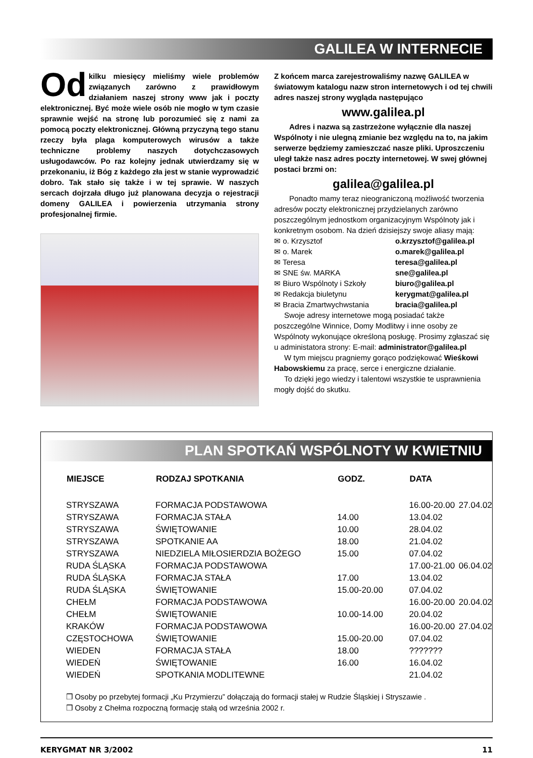GALILEA W INTERNECIE
Od kilku miesięcy mieliśmy wiele problemów związanych zarówno z prawidłowym działaniem naszej strony www jak i poczty elektronicznej. Być może wiele osób nie mogło w tym czasie sprawnie wejść na stronę lub porozumieć się z nami za pomocą poczty elektronicznej. Główną przyczyną tego stanu rzeczy była plaga komputerowych wirusów a także techniczne problemy naszych dotychczasowych usługodawców. Po raz kolejny jednak utwierdzamy się w przekonaniu, iż Bóg z każdego zła jest w stanie wyprowadzić dobro. Tak stało się także i w tej sprawie. W naszych sercach dojrzała długo już planowana decyzja o rejestracji domeny GALILEA i powierzenia utrzymania strony profesjonalnej firmie.
Z końcem marca zarejestrowaliśmy nazwę GALILEA w światowym katalogu nazw stron internetowych i od tej chwili adres naszej strony wygląda następująco
www.galilea.pl
Adres i nazwa są zastrzeżone wyłącznie dla naszej Wspólnoty i nie ulegną zmianie bez względu na to, na jakim serwerze będziemy zamieszczać nasze pliki. Uproszczeniu uległ także nasz adres poczty internetowej. W swej głównej postaci brzmi on:
galilea@galilea.pl
Ponadto mamy teraz nieograniczoną możliwość tworzenia adresów poczty elektronicznej przydzielanych zarówno poszczególnym jednostkom organizacyjnym Wspólnoty jak i konkretnym osobom. Na dzień dzisiejszy swoje aliasy mają:
✉ o. Krzysztof o.krzysztof@galilea.pl
✉ o. Marek o.marek@galilea.pl
✉ Teresa teresa@galilea.pl
✉ SNE św. MARKA sne@galilea.pl
✉ Biuro Wspólnoty i Szkoły biuro@galilea.pl
✉ Redakcja biuletynu kerygmat@galilea.pl
✉ Bracia Zmartwychwstania bracia@galilea.pl
Swoje adresy internetowe mogą posiadać także poszczególne Winnice, Domy Modlitwy i inne osoby ze Wspólnoty wykonujące określoną posługę. Prosimy zgłaszać się u administatora strony: E-mail: administrator@galilea.pl
W tym miejscu pragniemy gorąco podziękować Wieśkowi Habowskiemu za pracę, serce i energiczne działanie.
To dzięki jego wiedzy i talentowi wszystkie te usprawnienia mogły dojść do skutku.
PLAN SPOTKAŃ WSPÓLNOTY W KWIETNIU
| MIEJSCE | RODZAJ SPOTKANIA | GODZ. | DATA | |
| --- | --- | --- | --- | --- |
| STRYSZAWA | FORMACJA PODSTAWOWA | | 16.00-20.00 | 27.04.02 |
| STRYSZAWA | FORMACJA STAŁA | 14.00 | 13.04.02 | |
| STRYSZAWA | ŚWIĘTOWANIE | 10.00 | 28.04.02 | |
| STRYSZAWA | SPOTKANIE AA | 18.00 | 21.04.02 | |
| STRYSZAWA | NIEDZIELA MIŁOSIERDZIA BOŻEGO | 15.00 | 07.04.02 | |
| RUDA ŚLĄSKA | FORMACJA PODSTAWOWA | | 17.00-21.00 | 06.04.02 |
| RUDA ŚLĄSKA | FORMACJA STAŁA | 17.00 | 13.04.02 | |
| RUDA ŚLĄSKA | ŚWIĘTOWANIE | 15.00-20.00 | 07.04.02 | |
| CHEŁM | FORMACJA PODSTAWOWA | | 16.00-20.00 | 20.04.02 |
| CHEŁM | ŚWIĘTOWANIE | 10.00-14.00 | 20.04.02 | |
| KRAKÓW | FORMACJA PODSTAWOWA | | 16.00-20.00 | 27.04.02 |
| CZĘSTOCHOWA | ŚWIĘTOWANIE | 15.00-20.00 | 07.04.02 | |
| WIEDEN | FORMACJA STAŁA | 18.00 | ??????? | |
| WIEDEŃ | ŚWIĘTOWANIE | 16.00 | 16.04.02 | |
| WIEDEŃ | SPOTKANIA MODLITEWNE | | 21.04.02 | |
❒ Osoby po przebytej formacji „Ku Przymierzu” dołączają do formacji stałej w Rudzie Śląskiej i Stryszawie .
❒ Osoby z Chełma rozpoczną formację stałą od września 2002 r.
KERYGMAT NR 3/2002 11